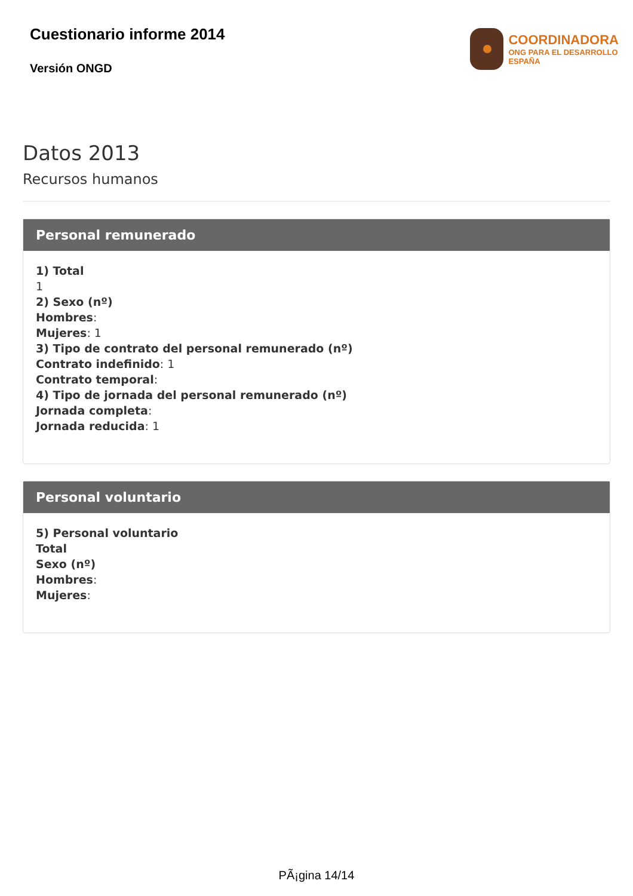Cuestionario informe 2014
Versión ONGD
COORDINADORA
ONG PARA EL DESARROLLO
ESPAÑA
Datos 2013
Recursos humanos
Personal remunerado
1) Total
1
2) Sexo (nº)
Hombres:
Mujeres: 1
3) Tipo de contrato del personal remunerado (nº)
Contrato indefinido: 1
Contrato temporal:
4) Tipo de jornada del personal remunerado (nº)
Jornada completa:
Jornada reducida: 1
Personal voluntario
5) Personal voluntario
Total
Sexo (nº)
Hombres:
Mujeres:
PÃ¡gina 14/14